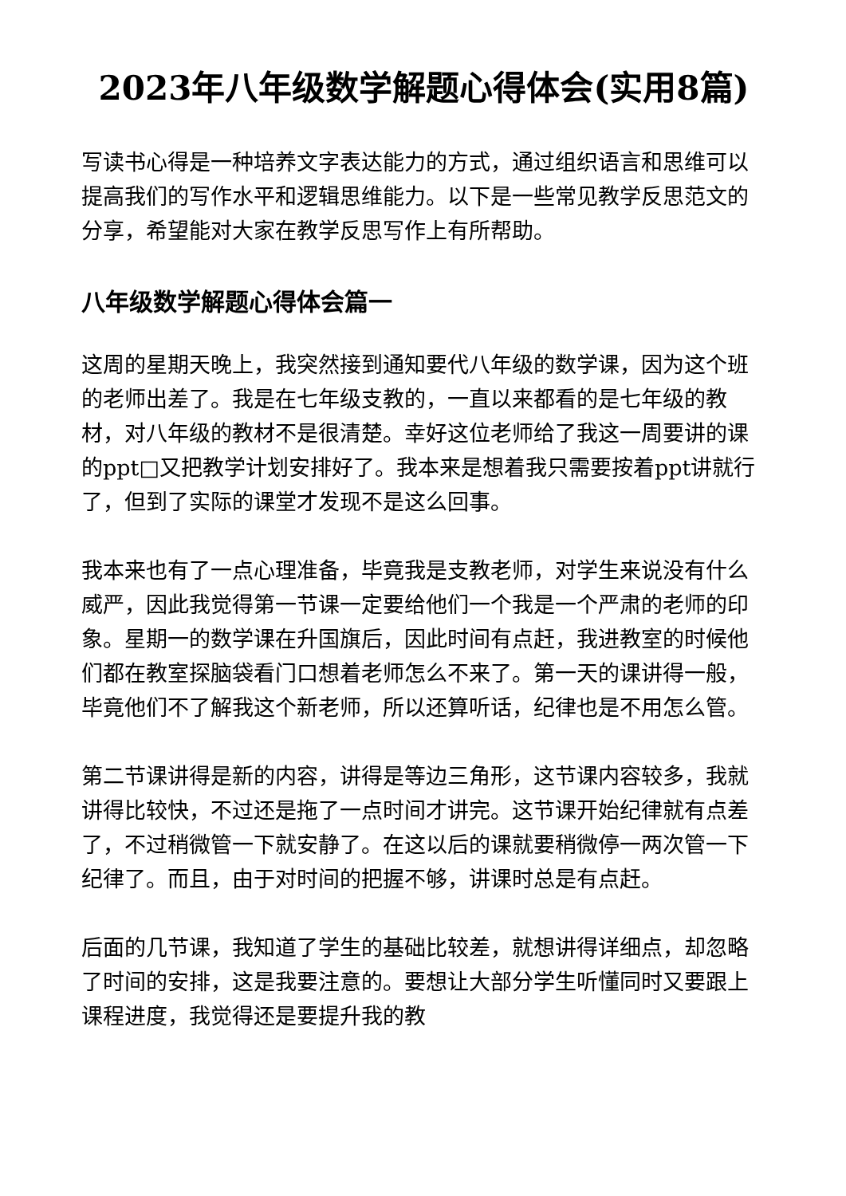2023年八年级数学解题心得体会(实用8篇)
写读书心得是一种培养文字表达能力的方式，通过组织语言和思维可以提高我们的写作水平和逻辑思维能力。以下是一些常见教学反思范文的分享，希望能对大家在教学反思写作上有所帮助。
八年级数学解题心得体会篇一
这周的星期天晚上，我突然接到通知要代八年级的数学课，因为这个班的老师出差了。我是在七年级支教的，一直以来都看的是七年级的教材，对八年级的教材不是很清楚。幸好这位老师给了我这一周要讲的课的ppt□又把教学计划安排好了。我本来是想着我只需要按着ppt讲就行了，但到了实际的课堂才发现不是这么回事。
我本来也有了一点心理准备，毕竟我是支教老师，对学生来说没有什么威严，因此我觉得第一节课一定要给他们一个我是一个严肃的老师的印象。星期一的数学课在升国旗后，因此时间有点赶，我进教室的时候他们都在教室探脑袋看门口想着老师怎么不来了。第一天的课讲得一般，毕竟他们不了解我这个新老师，所以还算听话，纪律也是不用怎么管。
第二节课讲得是新的内容，讲得是等边三角形，这节课内容较多，我就讲得比较快，不过还是拖了一点时间才讲完。这节课开始纪律就有点差了，不过稍微管一下就安静了。在这以后的课就要稍微停一两次管一下纪律了。而且，由于对时间的把握不够，讲课时总是有点赶。
后面的几节课，我知道了学生的基础比较差，就想讲得详细点，却忽略了时间的安排，这是我要注意的。要想让大部分学生听懂同时又要跟上课程进度，我觉得还是要提升我的教